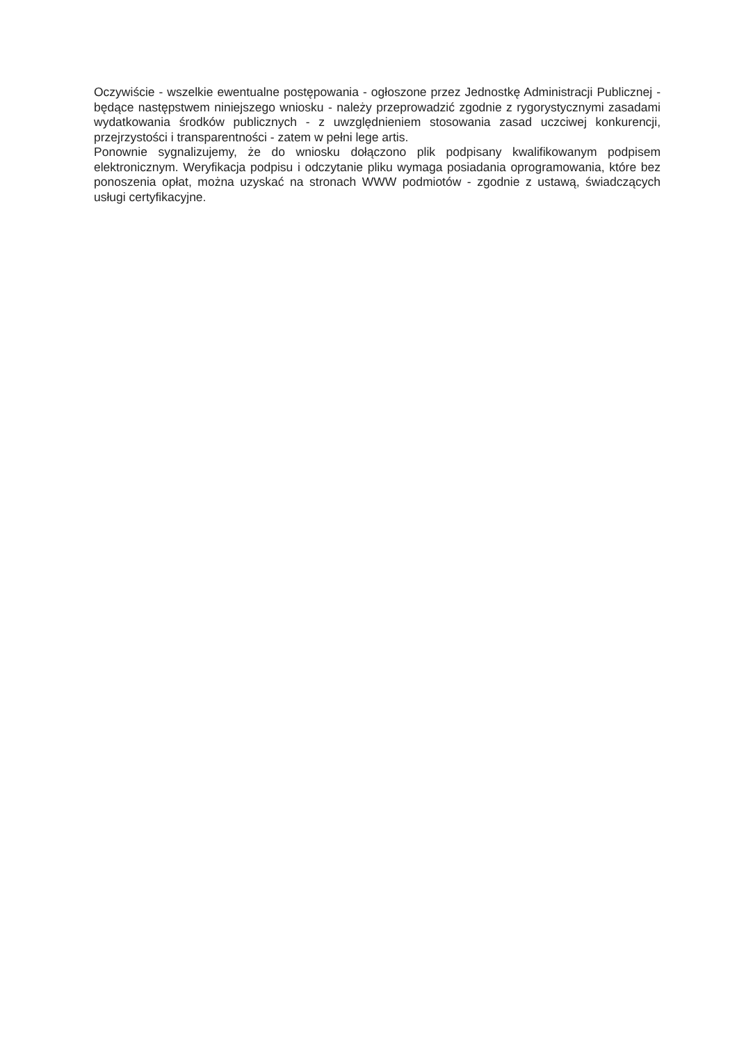Oczywiście - wszelkie ewentualne postępowania - ogłoszone przez Jednostkę Administracji Publicznej - będące następstwem niniejszego wniosku - należy przeprowadzić zgodnie z rygorystycznymi zasadami wydatkowania środków publicznych - z uwzględnieniem stosowania zasad uczciwej konkurencji, przejrzystości i transparentności - zatem w pełni lege artis.
Ponownie sygnalizujemy, że do wniosku dołączono plik podpisany kwalifikowanym podpisem elektronicznym. Weryfikacja podpisu i odczytanie pliku wymaga posiadania oprogramowania, które bez ponoszenia opłat, można uzyskać na stronach WWW podmiotów - zgodnie z ustawą, świadczących usługi certyfikacyjne.